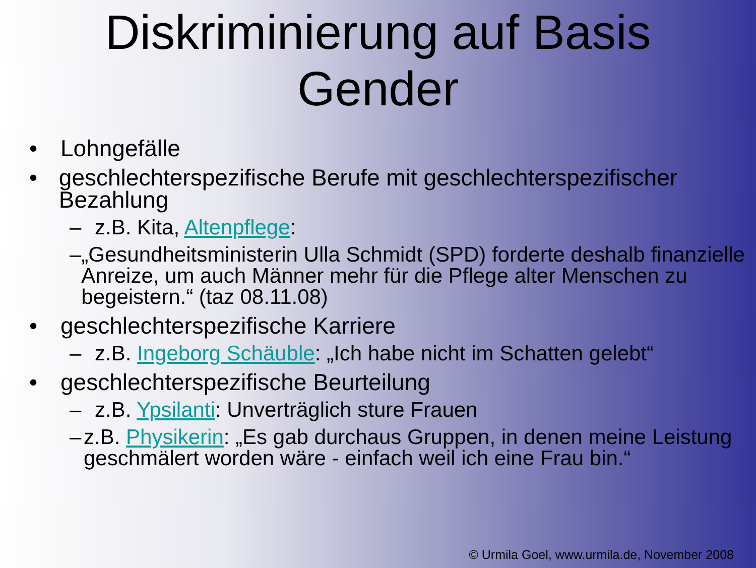Diskriminierung auf Basis
Gender
• Lohngefälle
• geschlechterspezifische Berufe mit geschlechterspezifischer Bezahlung
– z.B. Kita, Altenpflege:
– „Gesundheitsministerin Ulla Schmidt (SPD) forderte deshalb finanzielle Anreize, um auch Männer mehr für die Pflege alter Menschen zu begeistern.“ (taz 08.11.08)
• geschlechterspezifische Karriere
– z.B. Ingeborg Schäuble: „Ich habe nicht im Schatten gelebt“
• geschlechterspezifische Beurteilung
– z.B. Ypsilanti: Unverträglich sture Frauen
– z.B. Physikerin: „Es gab durchaus Gruppen, in denen meine Leistung geschmälert worden wäre - einfach weil ich eine Frau bin.“
© Urmila Goel, www.urmila.de, November 2008